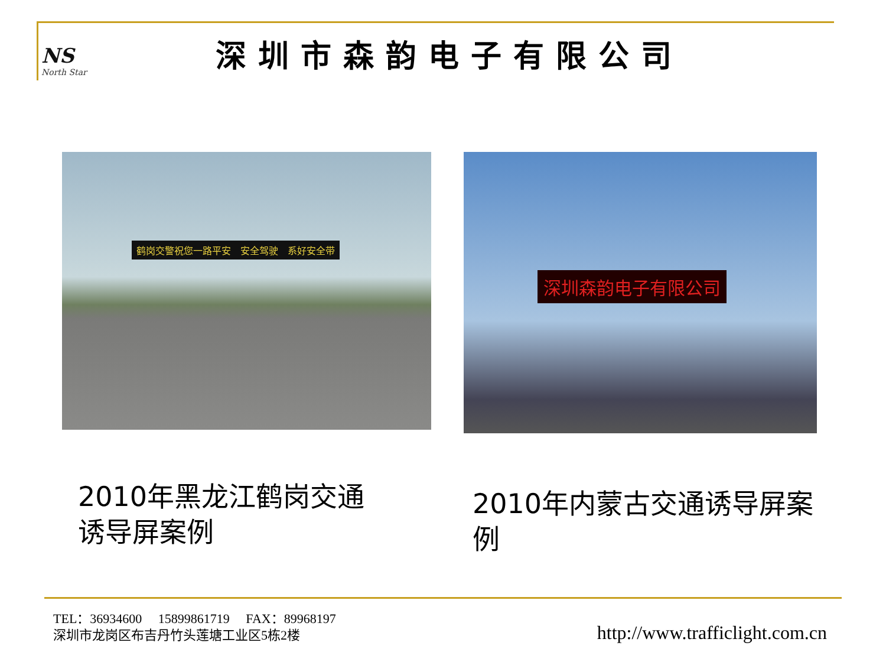NS
North Star
深圳市森韵电子有限公司
鹤岗交警祝您一路平安　安全驾驶　系好安全带 深圳森韵电子有限公司
2010年黑龙江鹤岗交通诱导屏案例
2010年内蒙古交通诱导屏案例
TEL：36934600　 15899861719　 FAX：89968197
深圳市龙岗区布吉丹竹头莲塘工业区5栋2楼
http://www.trafficlight.com.cn